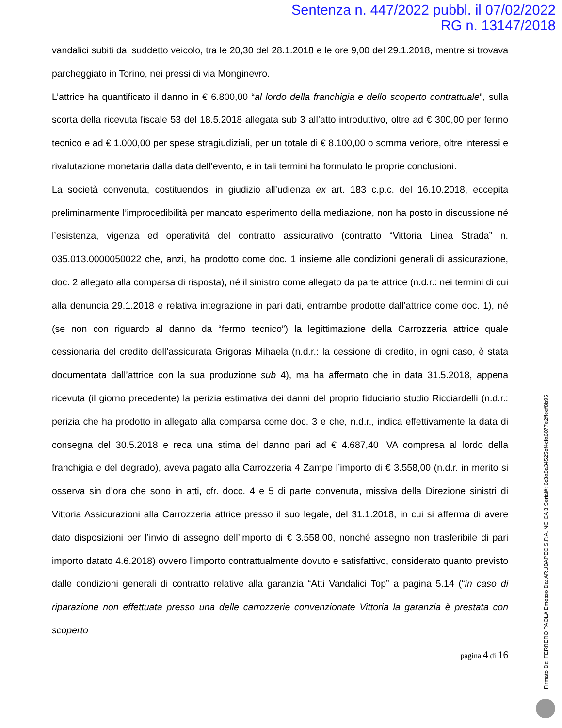Sentenza n. 447/2022 pubbl. il 07/02/2022
RG n. 13147/2018
vandalici subiti dal suddetto veicolo, tra le 20,30 del 28.1.2018 e le ore 9,00 del 29.1.2018, mentre si trovava parcheggiato in Torino, nei pressi di via Monginevro.
L’attrice ha quantificato il danno in € 6.800,00 “al lordo della franchigia e dello scoperto contrattuale”, sulla scorta della ricevuta fiscale 53 del 18.5.2018 allegata sub 3 all’atto introduttivo, oltre ad € 300,00 per fermo tecnico e ad € 1.000,00 per spese stragiudiziali, per un totale di € 8.100,00 o somma veriore, oltre interessi e rivalutazione monetaria dalla data dell’evento, e in tali termini ha formulato le proprie conclusioni.
La società convenuta, costituendosi in giudizio all’udienza ex art. 183 c.p.c. del 16.10.2018, eccepita preliminarmente l’improcedibilità per mancato esperimento della mediazione, non ha posto in discussione né l’esistenza, vigenza ed operatività del contratto assicurativo (contratto “Vittoria Linea Strada” n. 035.013.0000050022 che, anzi, ha prodotto come doc. 1 insieme alle condizioni generali di assicurazione, doc. 2 allegato alla comparsa di risposta), né il sinistro come allegato da parte attrice (n.d.r.: nei termini di cui alla denuncia 29.1.2018 e relativa integrazione in pari dati, entrambe prodotte dall’attrice come doc. 1), né (se non con riguardo al danno da “fermo tecnico”) la legittimazione della Carrozzeria attrice quale cessionaria del credito dell’assicurata Grigoras Mihaela (n.d.r.: la cessione di credito, in ogni caso, è stata documentata dall’attrice con la sua produzione sub 4), ma ha affermato che in data 31.5.2018, appena ricevuta (il giorno precedente) la perizia estimativa dei danni del proprio fiduciario studio Ricciardelli (n.d.r.: perizia che ha prodotto in allegato alla comparsa come doc. 3 e che, n.d.r., indica effettivamente la data di consegna del 30.5.2018 e reca una stima del danno pari ad € 4.687,40 IVA compresa al lordo della franchigia e del degrado), aveva pagato alla Carrozzeria 4 Zampe l’importo di € 3.558,00 (n.d.r. in merito si osserva sin d’ora che sono in atti, cfr. docc. 4 e 5 di parte convenuta, missiva della Direzione sinistri di Vittoria Assicurazioni alla Carrozzeria attrice presso il suo legale, del 31.1.2018, in cui si afferma di avere dato disposizioni per l’invio di assegno dell’importo di € 3.558,00, nonché assegno non trasferibile di pari importo datato 4.6.2018) ovvero l’importo contrattualmente dovuto e satisfattivo, considerato quanto previsto dalle condizioni generali di contratto relative alla garanzia “Atti Vandalici Top” a pagina 5.14 (“in caso di riparazione non effettuata presso una delle carrozzerie convenzionate Vittoria la garanzia è prestata con scoperto
pagina 4 di 16
Firmato Da: FERRERO PAOLA Emesso Da: ARUBAPEC S.P.A. NG CA 3 Serial#: 6c3a8a34525ef4cfa6077e2ffeef8b95